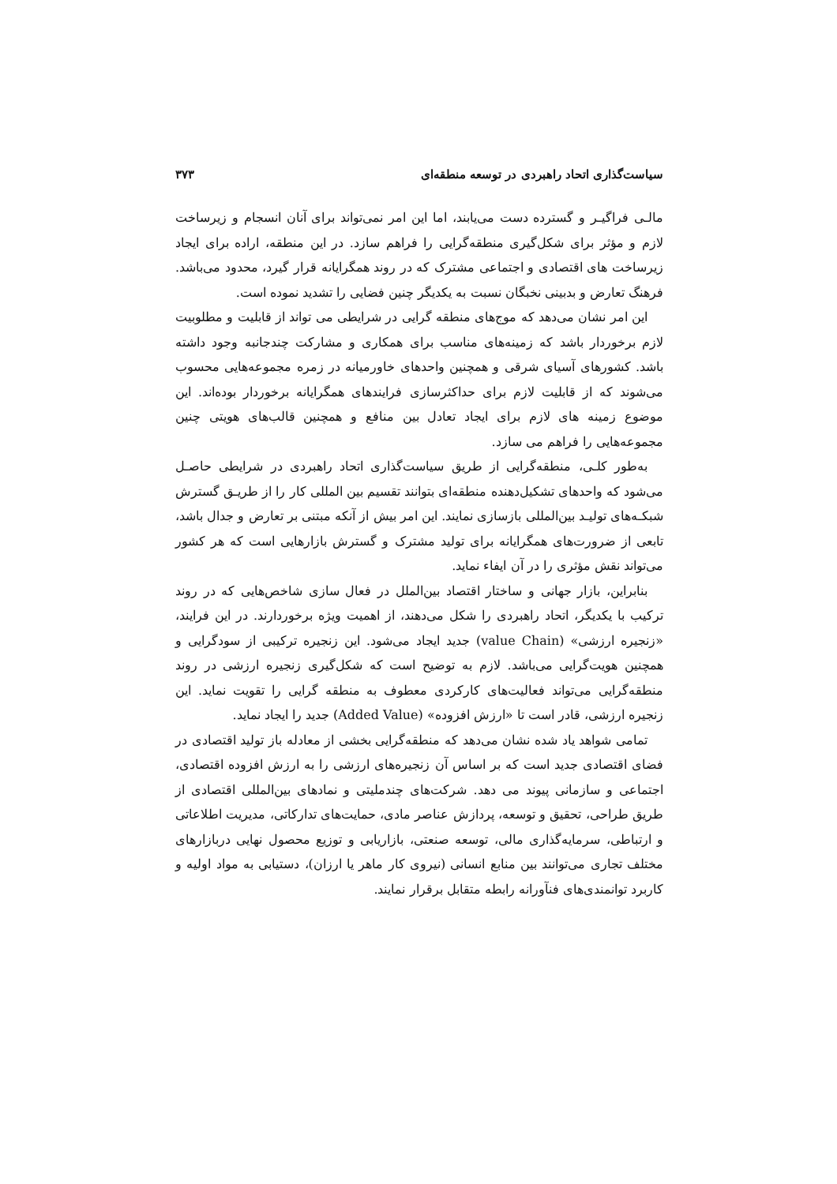سیاست‌گذاری اتحاد راهبردی در توسعه منطقه‌ای ۳۷۳
مالـی فراگیـر و گسترده دست می‌یابند، اما این امر نمی‌تواند برای آنان انسجام و زیرساخت لازم و مؤثر برای شکل‌گیری منطقه‌گرایی را فراهم سازد. در این منطقه، اراده برای ایجاد زیرساخت های اقتصادی و اجتماعی مشترک که در روند همگرایانه قرار گیرد، محدود می‌باشد. فرهنگ تعارض و بدبینی نخبگان نسبت به یکدیگر چنین فضایی را تشدید نموده است.
این امر نشان می‌دهد که موج‌های منطقه گرایی در شرایطی می تواند از قابلیت و مطلوبیت لازم برخوردار باشد که زمینه‌های مناسب برای همکاری و مشارکت چندجانبه وجود داشته باشد. کشورهای آسیای شرقی و همچنین واحدهای خاورمیانه در زمره مجموعه‌هایی محسوب می‌شوند که از قابلیت لازم برای حداکثرسازی فرایندهای همگرایانه برخوردار بوده‌اند. این موضوع زمینه های لازم برای ایجاد تعادل بین منافع و همچنین قالب‌های هویتی چنین مجموعه‌هایی را فراهم می سازد.
به‌طور کلـی، منطقه‌گرایی از طریق سیاست‌گذاری اتحاد راهبردی در شرایطی حاصـل می‌شود که واحدهای تشکیل‌دهنده منطقه‌ای بتوانند تقسیم بین المللی کار را از طریـق گسترش شبکـه‌های تولیـد بین‌المللی بازسازی نمایند. این امر بیش از آنکه مبتنی بر تعارض و جدال باشد، تابعی از ضرورت‌های همگرایانه برای تولید مشترک و گسترش بازارهایی است که هر کشور می‌تواند نقش مؤثری را در آن ایفاء نماید.
بنابراین، بازار جهانی و ساختار اقتصاد بین‌الملل در فعال سازی شاخص‌هایی که در روند ترکیب با یکدیگر، اتحاد راهبردی را شکل می‌دهند، از اهمیت ویژه برخوردارند. در این فرایند، «زنجیره ارزشی» (value Chain) جدید ایجاد می‌شود. این زنجیره ترکیبی از سودگرایی و همچنین هویت‌گرایی می‌باشد. لازم به توضیح است که شکل‌گیری زنجیره ارزشی در روند منطقه‌گرایی می‌تواند فعالیت‌های کارکردی معطوف به منطقه گرایی را تقویت نماید. این زنجیره ارزشی، قادر است تا «ارزش افزوده» (Added Value) جدید را ایجاد نماید.
تمامی شواهد یاد شده نشان می‌دهد که منطقه‌گرایی بخشی از معادله باز تولید اقتصادی در فضای اقتصادی جدید است که بر اساس آن زنجیره‌های ارزشی را به ارزش افزوده اقتصادی، اجتماعی و سازمانی پیوند می دهد. شرکت‌های چندملیتی و نمادهای بین‌المللی اقتصادی از طریق طراحی، تحقیق و توسعه، پردازش عناصر مادی، حمایت‌های تدارکاتی، مدیریت اطلاعاتی و ارتباطی، سرمایه‌گذاری مالی، توسعه صنعتی، بازاریابی و توزیع محصول نهایی دربازارهای مختلف تجاری می‌توانند بین منابع انسانی (نیروی کار ماهر یا ارزان)، دستیابی به مواد اولیه و کاربرد توانمندی‌های فنآورانه رابطه متقابل برقرار نمایند.